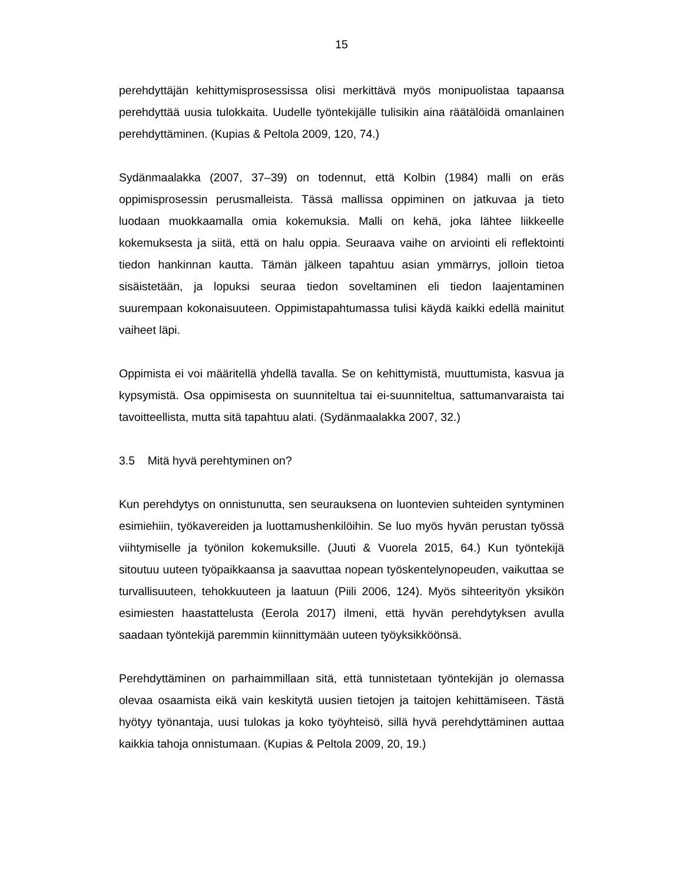15
perehdyttäjän kehittymisprosessissa olisi merkittävä myös monipuolistaa tapaansa perehdyttää uusia tulokkaita. Uudelle työntekijälle tulisikin aina räätälöidä omanlainen perehdyttäminen. (Kupias & Peltola 2009, 120, 74.)
Sydänmaalakka (2007, 37–39) on todennut, että Kolbin (1984) malli on eräs oppimisprosessin perusmalleista. Tässä mallissa oppiminen on jatkuvaa ja tieto luodaan muokkaamalla omia kokemuksia. Malli on kehä, joka lähtee liikkeelle kokemuksesta ja siitä, että on halu oppia. Seuraava vaihe on arviointi eli reflektointi tiedon hankinnan kautta. Tämän jälkeen tapahtuu asian ymmärrys, jolloin tietoa sisäistetään, ja lopuksi seuraa tiedon soveltaminen eli tiedon laajentaminen suurempaan kokonaisuuteen. Oppimistapahtumassa tulisi käydä kaikki edellä mainitut vaiheet läpi.
Oppimista ei voi määritellä yhdellä tavalla. Se on kehittymistä, muuttumista, kasvua ja kypsymistä. Osa oppimisesta on suunniteltua tai ei-suunniteltua, sattumanvaraista tai tavoitteellista, mutta sitä tapahtuu alati. (Sydänmaalakka 2007, 32.)
3.5 Mitä hyvä perehtyminen on?
Kun perehdytys on onnistunutta, sen seurauksena on luontevien suhteiden syntyminen esimiehiin, työkavereiden ja luottamushenkilöihin. Se luo myös hyvän perustan työssä viihtymiselle ja työnilon kokemuksille. (Juuti & Vuorela 2015, 64.) Kun työntekijä sitoutuu uuteen työpaikkaansa ja saavuttaa nopean työskentelynopeuden, vaikuttaa se turvallisuuteen, tehokkuuteen ja laatuun (Piili 2006, 124). Myös sihteerityön yksikön esimiesten haastattelusta (Eerola 2017) ilmeni, että hyvän perehdytyksen avulla saadaan työntekijä paremmin kiinnittymään uuteen työyksikköönsä.
Perehdyttäminen on parhaimmillaan sitä, että tunnistetaan työntekijän jo olemassa olevaa osaamista eikä vain keskitytä uusien tietojen ja taitojen kehittämiseen. Tästä hyötyy työnantaja, uusi tulokas ja koko työyhteisö, sillä hyvä perehdyttäminen auttaa kaikkia tahoja onnistumaan. (Kupias & Peltola 2009, 20, 19.)